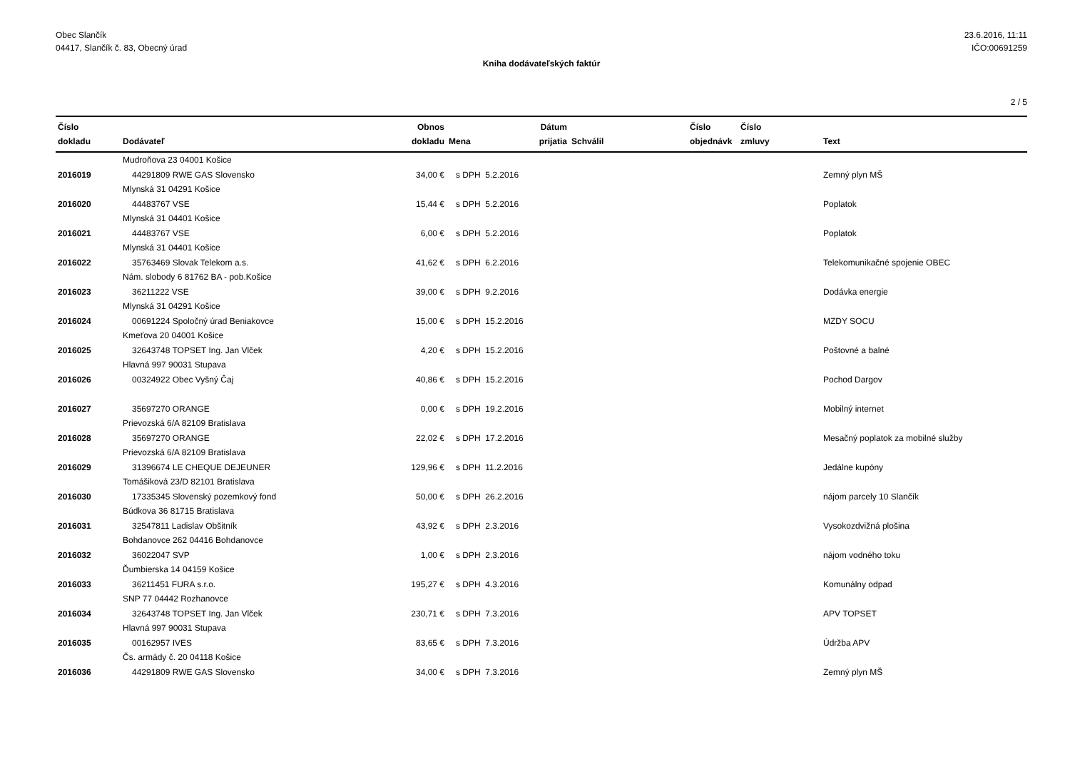Obec Slančík
04417, Slančík č. 83, Obecný úrad
23.6.2016, 11:11
IČO:00691259
Kniha dodávateľských faktúr
2 / 5
| Číslo dokladu | Dodávateľ | Obnos dokladu | Mena | Dátum prijatia | Schválil | Číslo objednávk | Číslo zmluvy | Text |
| --- | --- | --- | --- | --- | --- | --- | --- | --- |
| | Mudroňova 23 04001 Košice | | | | | | | |
| 2016019 | 44291809 RWE GAS Slovensko | 34,00 € | s DPH 5.2.2016 | | | | | Zemný plyn MŠ |
| | Mlynská 31 04291 Košice | | | | | | | |
| 2016020 | 44483767 VSE | 15,44 € | s DPH 5.2.2016 | | | | | Poplatok |
| | Mlynská 31 04401 Košice | | | | | | | |
| 2016021 | 44483767 VSE | 6,00 € | s DPH 5.2.2016 | | | | | Poplatok |
| | Mlynská 31 04401 Košice | | | | | | | |
| 2016022 | 35763469 Slovak Telekom a.s. | 41,62 € | s DPH 6.2.2016 | | | | | Telekomunikačné spojenie OBEC |
| | Nám. slobody 6 81762 BA - pob.Košice | | | | | | | |
| 2016023 | 36211222 VSE | 39,00 € | s DPH 9.2.2016 | | | | | Dodávka energie |
| | Mlynská 31 04291 Košice | | | | | | | |
| 2016024 | 00691224 Spoločný úrad Beniakovce | 15,00 € | s DPH 15.2.2016 | | | | | MZDY SOCU |
| | Kmeťova 20 04001 Košice | | | | | | | |
| 2016025 | 32643748 TOPSET Ing. Jan Vlček | 4,20 € | s DPH 15.2.2016 | | | | | Poštovné a balné |
| | Hlavná 997 90031 Stupava | | | | | | | |
| 2016026 | 00324922 Obec Vyšný Čaj | 40,86 € | s DPH 15.2.2016 | | | | | Pochod Dargov |
| 2016027 | 35697270 ORANGE | 0,00 € | s DPH 19.2.2016 | | | | | Mobilný internet |
| | Prievozská 6/A 82109 Bratislava | | | | | | | |
| 2016028 | 35697270 ORANGE | 22,02 € | s DPH 17.2.2016 | | | | | Mesačný poplatok za mobilné služby |
| | Prievozská 6/A 82109 Bratislava | | | | | | | |
| 2016029 | 31396674 LE CHEQUE DEJEUNER | 129,96 € | s DPH 11.2.2016 | | | | | Jedálne kupóny |
| | Tomášiková 23/D 82101 Bratislava | | | | | | | |
| 2016030 | 17335345 Slovenský pozemkový fond | 50,00 € | s DPH 26.2.2016 | | | | | nájom parcely 10 Slančík |
| | Búdkova 36 81715 Bratislava | | | | | | | |
| 2016031 | 32547811 Ladislav Obšitník | 43,92 € | s DPH 2.3.2016 | | | | | Vysokozdvižná plošina |
| | Bohdanovce 262 04416 Bohdanovce | | | | | | | |
| 2016032 | 36022047 SVP | 1,00 € | s DPH 2.3.2016 | | | | | nájom vodného toku |
| | Ďumbierska 14 04159 Košice | | | | | | | |
| 2016033 | 36211451 FURA s.r.o. | 195,27 € | s DPH 4.3.2016 | | | | | Komunálny odpad |
| | SNP 77 04442 Rozhanovce | | | | | | | |
| 2016034 | 32643748 TOPSET Ing. Jan Vlček | 230,71 € | s DPH 7.3.2016 | | | | | APV TOPSET |
| | Hlavná 997 90031 Stupava | | | | | | | |
| 2016035 | 00162957 IVES | 83,65 € | s DPH 7.3.2016 | | | | | Údržba APV |
| | Čs. armády č. 20 04118 Košice | | | | | | | |
| 2016036 | 44291809 RWE GAS Slovensko | 34,00 € | s DPH 7.3.2016 | | | | | Zemný plyn MŠ |